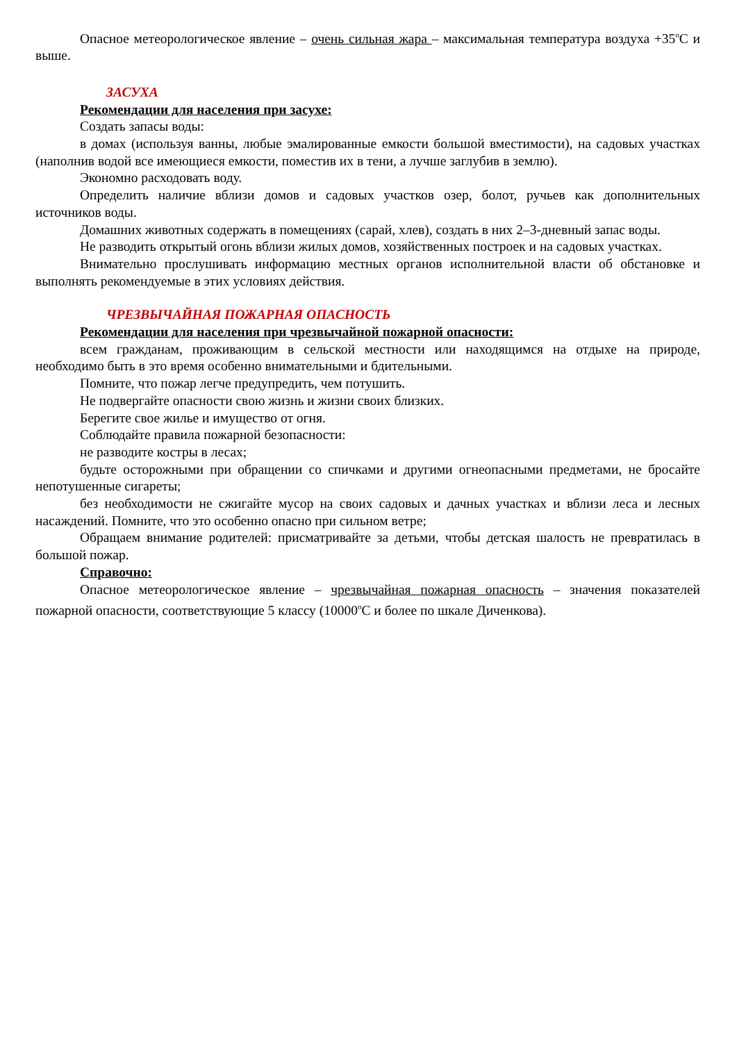Опасное метеорологическое явление – очень сильная жара – максимальная температура воздуха +35<sup>о</sup>С и выше.
ЗАСУХА
Рекомендации для населения при засухе:
Создать запасы воды:
в домах (используя ванны, любые эмалированные емкости большой вместимости), на садовых участках (наполнив водой все имеющиеся емкости, поместив их в тени, а лучше заглубив в землю).
Экономно расходовать воду.
Определить наличие вблизи домов и садовых участков озер, болот, ручьев как дополнительных источников воды.
Домашних животных содержать в помещениях (сарай, хлев), создать в них 2–3-дневный запас воды.
Не разводить открытый огонь вблизи жилых домов, хозяйственных построек и на садовых участках.
Внимательно прослушивать информацию местных органов исполнительной власти об обстановке и выполнять рекомендуемые в этих условиях действия.
ЧРЕЗВЫЧАЙНАЯ ПОЖАРНАЯ ОПАСНОСТЬ
Рекомендации для населения при чрезвычайной пожарной опасности:
всем гражданам, проживающим в сельской местности или находящимся на отдыхе на природе, необходимо быть в это время особенно внимательными и бдительными.
Помните, что пожар легче предупредить, чем потушить.
Не подвергайте опасности свою жизнь и жизни своих близких.
Берегите свое жилье и имущество от огня.
Соблюдайте правила пожарной безопасности:
не разводите костры в лесах;
будьте осторожными при обращении со спичками и другими огнеопасными предметами, не бросайте непотушенные сигареты;
без необходимости не сжигайте мусор на своих садовых и дачных участках и вблизи леса и лесных насаждений. Помните, что это особенно опасно при сильном ветре;
Обращаем внимание родителей: присматривайте за детьми, чтобы детская шалость не превратилась в большой пожар.
Справочно:
Опасное метеорологическое явление – чрезвычайная пожарная опасность – значения показателей пожарной опасности, соответствующие 5 классу (10000<sup>о</sup>С и более по шкале Диченкова).